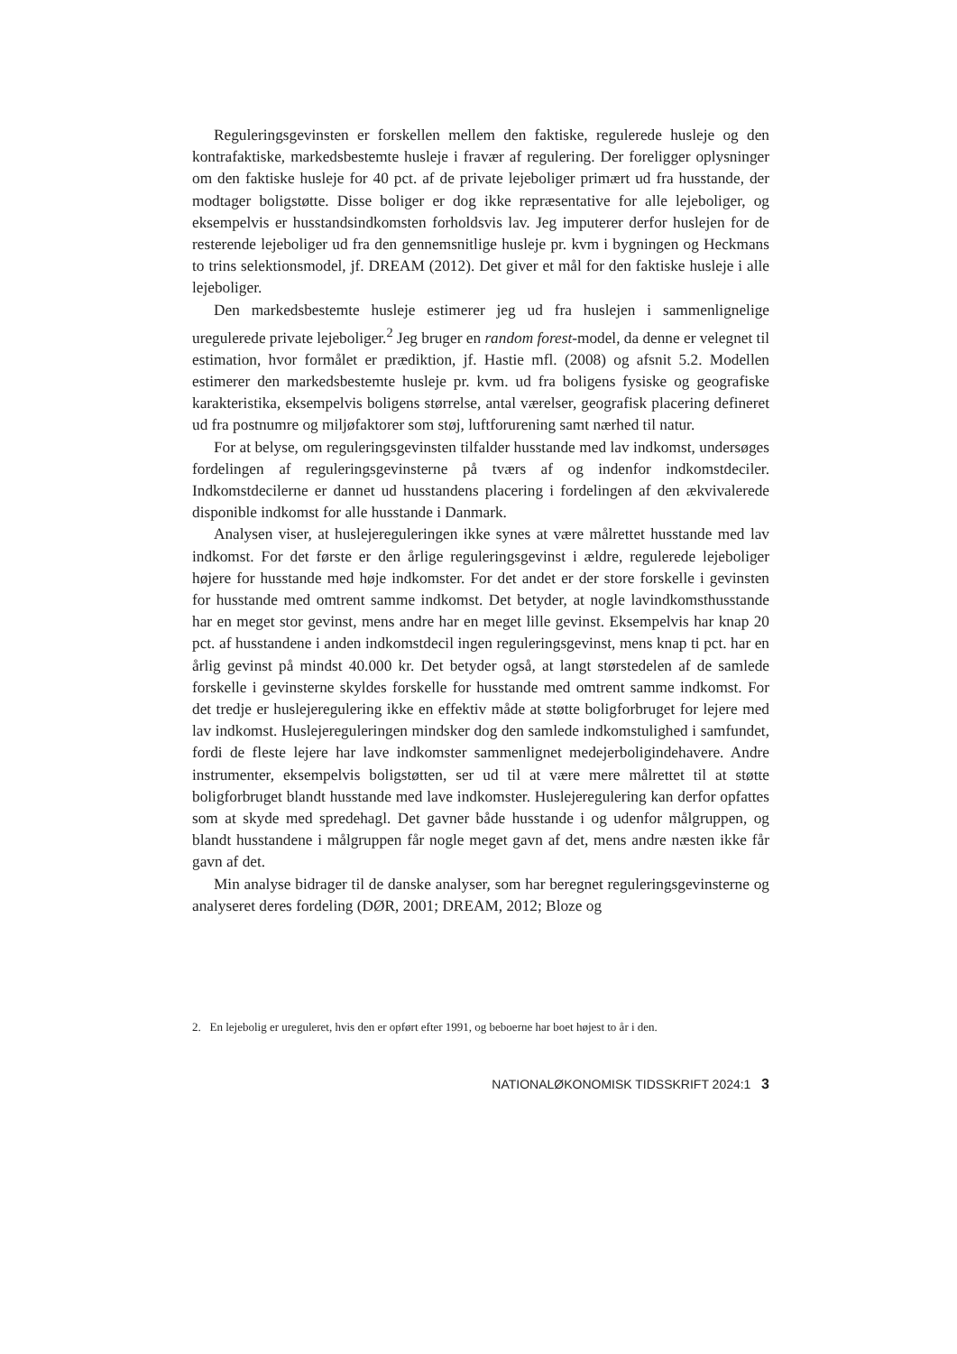Reguleringsgevinsten er forskellen mellem den faktiske, regulerede husleje og den kontrafaktiske, markedsbestemte husleje i fravær af regulering. Der foreligger oplysninger om den faktiske husleje for 40 pct. af de private lejeboliger primært ud fra husstande, der modtager boligstøtte. Disse boliger er dog ikke repræsentative for alle lejeboliger, og eksempelvis er husstandsindkomsten forholdsvis lav. Jeg imputerer derfor huslejen for de resterende lejeboliger ud fra den gennemsnitlige husleje pr. kvm i bygningen og Heckmans to trins selektionsmodel, jf. DREAM (2012). Det giver et mål for den faktiske husleje i alle lejeboliger.
Den markedsbestemte husleje estimerer jeg ud fra huslejen i sammenlignelige uregulerede private lejeboliger.<sup>2</sup> Jeg bruger en random forest-model, da denne er velegnet til estimation, hvor formålet er prædiktion, jf. Hastie mfl. (2008) og afsnit 5.2. Modellen estimerer den markedsbestemte husleje pr. kvm. ud fra boligens fysiske og geografiske karakteristika, eksempelvis boligens størrelse, antal værelser, geografisk placering defineret ud fra postnumre og miljøfaktorer som støj, luftforurening samt nærhed til natur.
For at belyse, om reguleringsgevinsten tilfalder husstande med lav indkomst, undersøges fordelingen af reguleringsgevinsterne på tværs af og indenfor indkomstdeciler. Indkomstdecilerne er dannet ud husstandens placering i fordelingen af den ækvivalerede disponible indkomst for alle husstande i Danmark.
Analysen viser, at huslejereguleringen ikke synes at være målrettet husstande med lav indkomst. For det første er den årlige reguleringsgevinst i ældre, regulerede lejeboliger højere for husstande med høje indkomster. For det andet er der store forskelle i gevinsten for husstande med omtrent samme indkomst. Det betyder, at nogle lavindkomsthusstande har en meget stor gevinst, mens andre har en meget lille gevinst. Eksempelvis har knap 20 pct. af husstandene i anden indkomstdecil ingen reguleringsgevinst, mens knap ti pct. har en årlig gevinst på mindst 40.000 kr. Det betyder også, at langt størstedelen af de samlede forskelle i gevinsterne skyldes forskelle for husstande med omtrent samme indkomst. For det tredje er huslejeregulering ikke en effektiv måde at støtte boligforbruget for lejere med lav indkomst. Huslejereguleringen mindsker dog den samlede indkomstulighed i samfundet, fordi de fleste lejere har lave indkomster sammenlignet medejerboligindehavere. Andre instrumenter, eksempelvis boligstøtten, ser ud til at være mere målrettet til at støtte boligforbruget blandt husstande med lave indkomster. Huslejeregulering kan derfor opfattes som at skyde med spredehagl. Det gavner både husstande i og udenfor målgruppen, og blandt husstandene i målgruppen får nogle meget gavn af det, mens andre næsten ikke får gavn af det.
Min analyse bidrager til de danske analyser, som har beregnet reguleringsgevinsterne og analyseret deres fordeling (DØR, 2001; DREAM, 2012; Bloze og
2. En lejebolig er ureguleret, hvis den er opført efter 1991, og beboerne har boet højest to år i den.
NATIONALØKONOMISK TIDSSKRIFT 2024:1 3